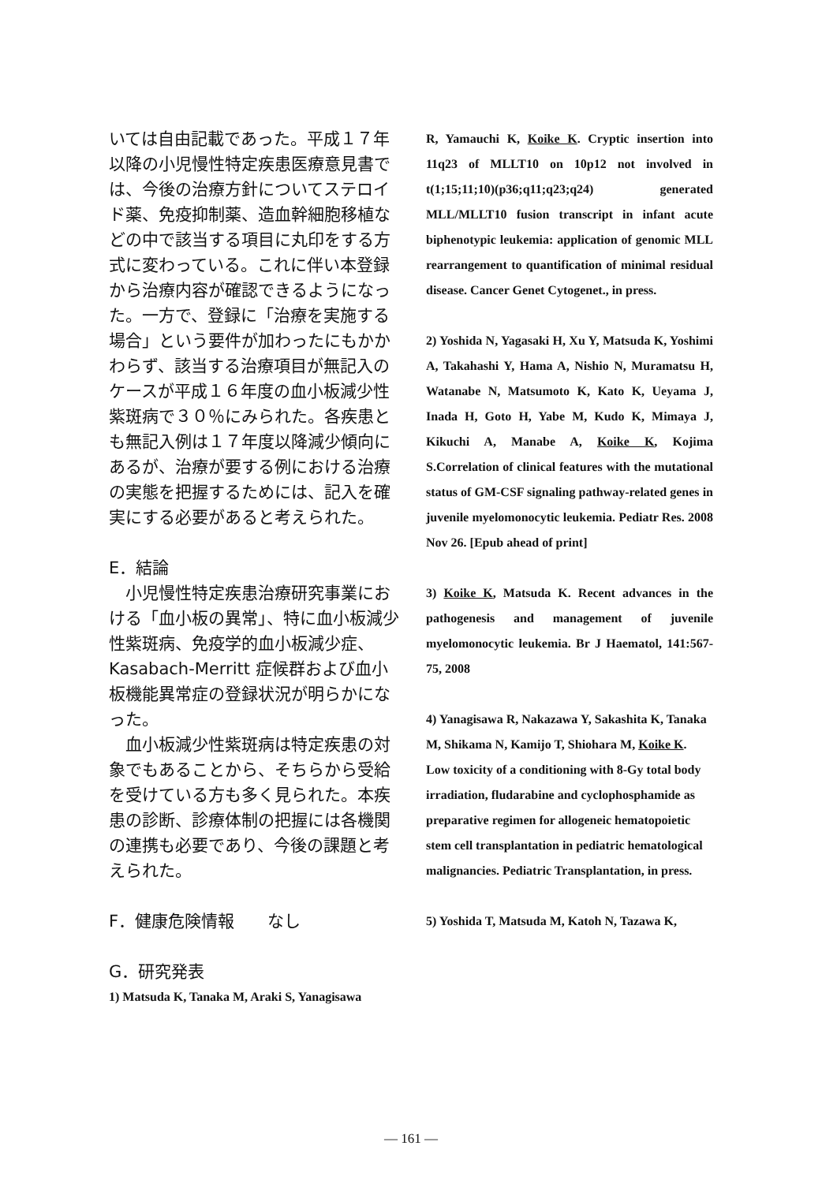いては自由記載であった。平成１７年以降の小児慢性特定疾患医療意見書では、今後の治療方針についてステロイド薬、免疫抑制薬、造血幹細胞移植などの中で該当する項目に丸印をする方式に変わっている。これに伴い本登録から治療内容が確認できるようになった。一方で、登録に「治療を実施する場合」という要件が加わったにもかかわらず、該当する治療項目が無記入のケースが平成１６年度の血小板減少性紫斑病で３０％にみられた。各疾患とも無記入例は１７年度以降減少傾向にあるが、治療が要する例における治療の実態を把握するためには、記入を確実にする必要があると考えられた。
E．結論
　小児慢性特定疾患治療研究事業における「血小板の異常」、特に血小板減少性紫斑病、免疫学的血小板減少症、Kasabach-Merritt 症候群および血小板機能異常症の登録状況が明らかになった。
　血小板減少性紫斑病は特定疾患の対象でもあることから、そちらから受給を受けている方も多く見られた。本疾患の診断、診療体制の把握には各機関の連携も必要であり、今後の課題と考えられた。
F．健康危険情報　　なし
G．研究発表
1) Matsuda K, Tanaka M, Araki S, Yanagisawa
R, Yamauchi K, Koike K. Cryptic insertion into 11q23 of MLLT10 on 10p12 not involved in t(1;15;11;10)(p36;q11;q23;q24) generated MLL/MLLT10 fusion transcript in infant acute biphenotypic leukemia: application of genomic MLL rearrangement to quantification of minimal residual disease. Cancer Genet Cytogenet., in press.
2) Yoshida N, Yagasaki H, Xu Y, Matsuda K, Yoshimi A, Takahashi Y, Hama A, Nishio N, Muramatsu H, Watanabe N, Matsumoto K, Kato K, Ueyama J, Inada H, Goto H, Yabe M, Kudo K, Mimaya J, Kikuchi A, Manabe A, Koike K, Kojima S.Correlation of clinical features with the mutational status of GM-CSF signaling pathway-related genes in juvenile myelomonocytic leukemia. Pediatr Res. 2008 Nov 26. [Epub ahead of print]
3) Koike K, Matsuda K. Recent advances in the pathogenesis and management of juvenile myelomonocytic leukemia. Br J Haematol, 141:567-75, 2008
4) Yanagisawa R, Nakazawa Y, Sakashita K, Tanaka M, Shikama N, Kamijo T, Shiohara M, Koike K. Low toxicity of a conditioning with 8-Gy total body irradiation, fludarabine and cyclophosphamide as preparative regimen for allogeneic hematopoietic stem cell transplantation in pediatric hematological malignancies. Pediatric Transplantation, in press.
5) Yoshida T, Matsuda M, Katoh N, Tazawa K,
— 161 —